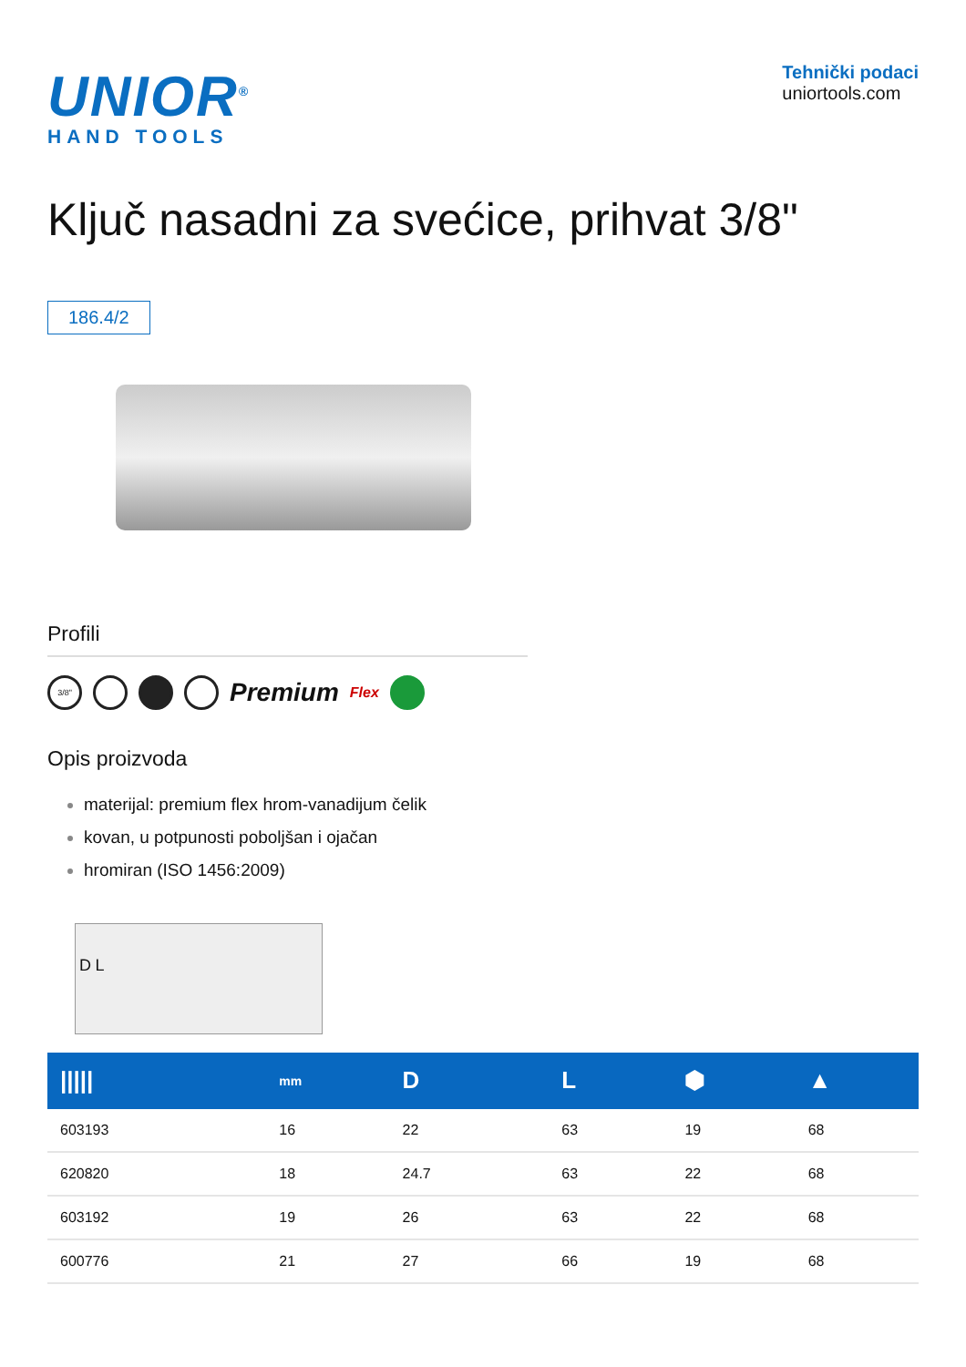UNIOR<sup>®</sup>
HAND TOOLS
Tehnički podaci
uniortools.com
Ključ nasadni za svećice, prihvat 3/8"
186.4/2
Profili
3/8"
Premium Flex
Opis proizvoda
materijal: premium flex hrom-vanadijum čelik
kovan, u potpunosti poboljšan i ojačan
hromiran (ISO 1456:2009)
D L
| ///// | mm | D | L | ⬢ | ▲ |
| --- | --- | --- | --- | --- | --- |
| 603193 | 16 | 22 | 63 | 19 | 68 |
| 620820 | 18 | 24.7 | 63 | 22 | 68 |
| 603192 | 19 | 26 | 63 | 22 | 68 |
| 600776 | 21 | 27 | 66 | 19 | 68 |